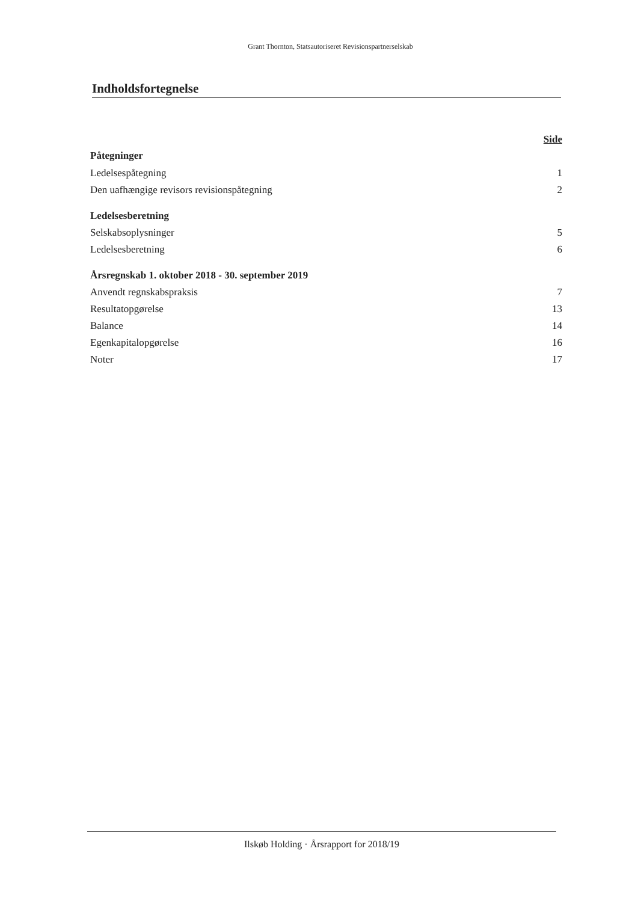Grant Thornton, Statsautoriseret Revisionspartnerselskab
Indholdsfortegnelse
| | Side |
| Påtegninger | |
| Ledelsespåtegning | 1 |
| Den uafhængige revisors revisionspåtegning | 2 |
| Ledelsesberetning | |
| Selskabsoplysninger | 5 |
| Ledelsesberetning | 6 |
| Årsregnskab 1. oktober 2018 - 30. september 2019 | |
| Anvendt regnskabspraksis | 7 |
| Resultatopgørelse | 13 |
| Balance | 14 |
| Egenkapitalopgørelse | 16 |
| Noter | 17 |
Ilskøb Holding · Årsrapport for 2018/19